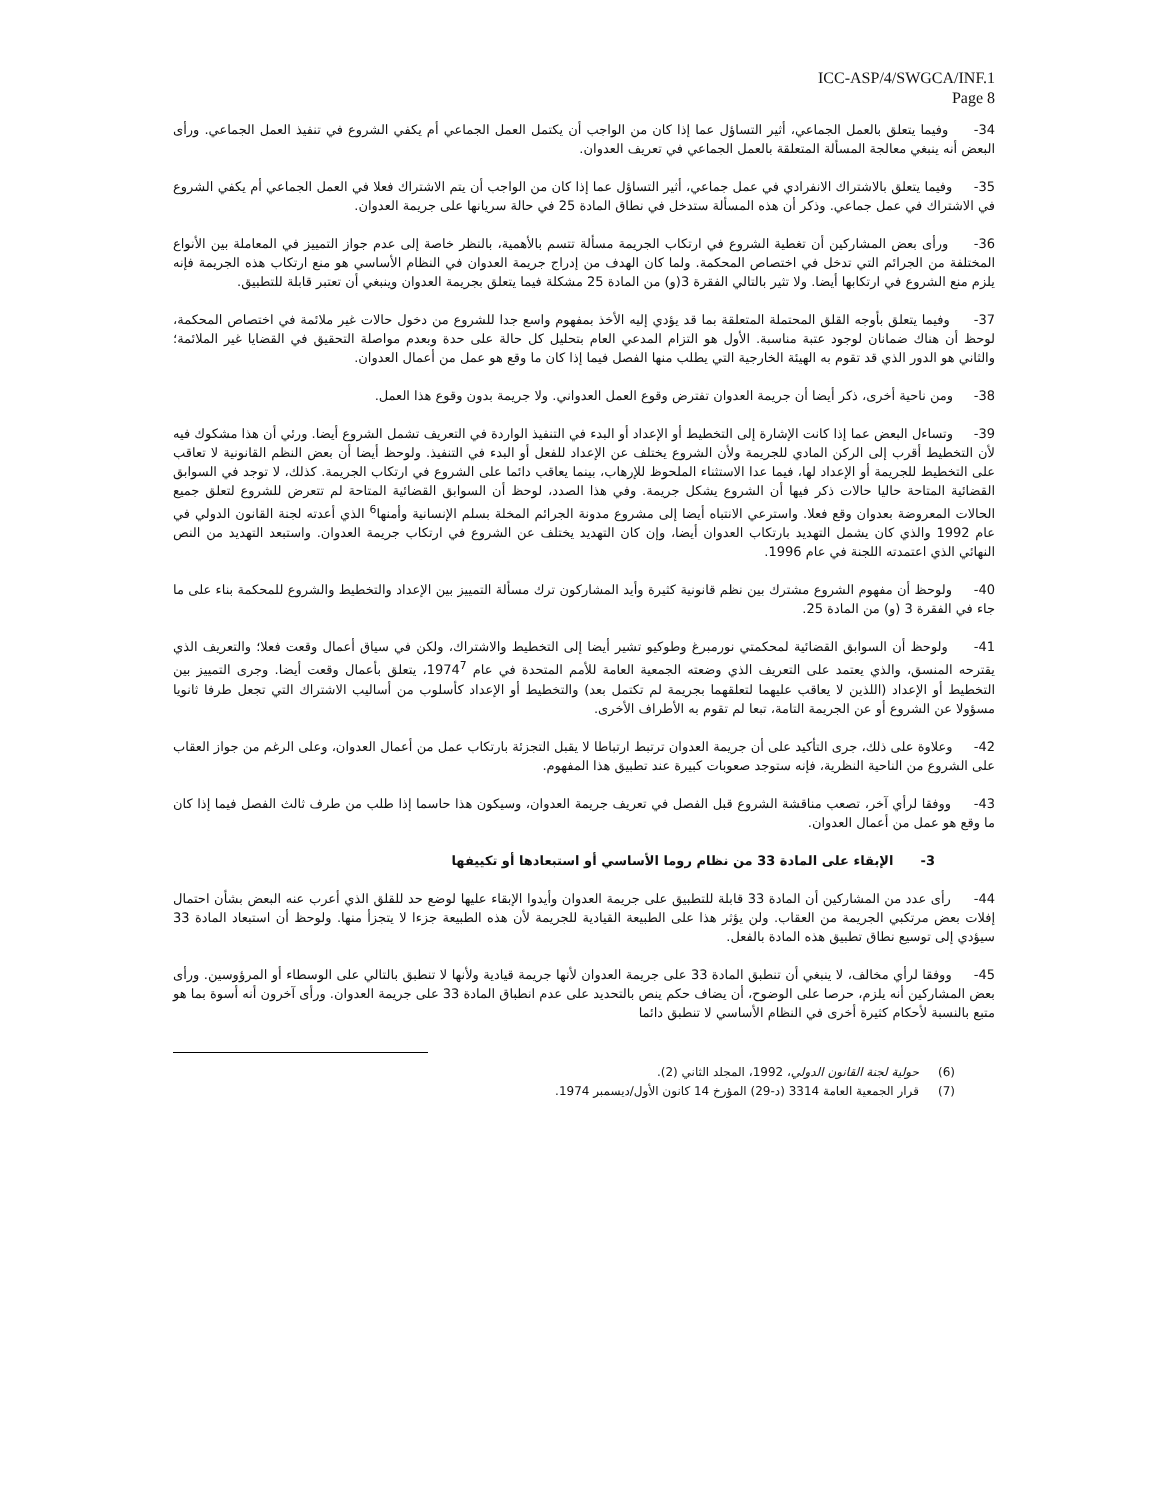ICC-ASP/4/SWGCA/INF.1
Page 8
34- وفيما يتعلق بالعمل الجماعي، أثير التساؤل عما إذا كان من الواجب أن يكتمل العمل الجماعي أم يكفي الشروع في تنفيذ العمل الجماعي. ورأى البعض أنه ينبغي معالجة المسألة المتعلقة بالعمل الجماعي في تعريف العدوان.
35- وفيما يتعلق بالاشتراك الانفرادي في عمل جماعي، أثير التساؤل عما إذا كان من الواجب أن يتم الاشتراك فعلا في العمل الجماعي أم يكفي الشروع في الاشتراك في عمل جماعي. وذكر أن هذه المسألة ستدخل في نطاق المادة 25 في حالة سريانها على جريمة العدوان.
36- ورأى بعض المشاركين أن تغطية الشروع في ارتكاب الجريمة مسألة تتسم بالأهمية، بالنظر خاصة إلى عدم جواز التمييز في المعاملة بين الأنواع المختلفة من الجرائم التي تدخل في اختصاص المحكمة. ولما كان الهدف من إدراج جريمة العدوان في النظام الأساسي هو منع ارتكاب هذه الجريمة فإنه يلزم منع الشروع في ارتكابها أيضا. ولا تثير بالتالي الفقرة 3(و) من المادة 25 مشكلة فيما يتعلق بجريمة العدوان وينبغي أن تعتبر قابلة للتطبيق.
37- وفيما يتعلق بأوجه القلق المحتملة المتعلقة بما قد يؤدي إليه الأخذ بمفهوم واسع جدا للشروع من دخول حالات غير ملائمة في اختصاص المحكمة، لوحظ أن هناك ضمانان لوجود عتبة مناسبة. الأول هو التزام المدعي العام بتحليل كل حالة على حدة وبعدم مواصلة التحقيق في القضايا غير الملائمة؛ والثاني هو الدور الذي قد تقوم به الهيئة الخارجية التي يطلب منها الفصل فيما إذا كان ما وقع هو عمل من أعمال العدوان.
38- ومن ناحية أخرى، ذكر أيضا أن جريمة العدوان تفترض وقوع العمل العدواني. ولا جريمة بدون وقوع هذا العمل.
39- وتساءل البعض عما إذا كانت الإشارة إلى التخطيط أو الإعداد أو البدء في التنفيذ الواردة في التعريف تشمل الشروع أيضا. ورئي أن هذا مشكوك فيه لأن التخطيط أقرب إلى الركن المادي للجريمة ولأن الشروع يختلف عن الإعداد للفعل أو البدء في التنفيذ. ولوحظ أيضا أن بعض النظم القانونية لا تعاقب على التخطيط للجريمة أو الإعداد لها، فيما عدا الاستثناء الملحوظ للإرهاب، بينما يعاقب دائما على الشروع في ارتكاب الجريمة. كذلك، لا توجد في السوابق القضائية المتاحة حاليا حالات ذكر فيها أن الشروع يشكل جريمة. وفي هذا الصدد، لوحظ أن السوابق القضائية المتاحة لم تتعرض للشروع لتعلق جميع الحالات المعروضة بعدوان وقع فعلا. واسترعي الانتباه أيضا إلى مشروع مدونة الجرائم المخلة بسلم الإنسانية وأمنها<sup>6</sup> الذي أعدته لجنة القانون الدولي في عام 1992 والذي كان يشمل التهديد بارتكاب العدوان أيضا، وإن كان التهديد يختلف عن الشروع في ارتكاب جريمة العدوان. واستبعد التهديد من النص النهائي الذي اعتمدته اللجنة في عام 1996.
40- ولوحظ أن مفهوم الشروع مشترك بين نظم قانونية كثيرة وأيد المشاركون ترك مسألة التمييز بين الإعداد والتخطيط والشروع للمحكمة بناء على ما جاء في الفقرة 3 (و) من المادة 25.
41- ولوحظ أن السوابق القضائية لمحكمتي نورمبرغ وطوكيو تشير أيضا إلى التخطيط والاشتراك، ولكن في سياق أعمال وقعت فعلا؛ والتعريف الذي يقترحه المنسق، والذي يعتمد على التعريف الذي وضعته الجمعية العامة للأمم المتحدة في عام 1974<sup>7</sup>، يتعلق بأعمال وقعت أيضا. وجرى التمييز بين التخطيط أو الإعداد (اللذين لا يعاقب عليهما لتعلقهما بجريمة لم تكتمل بعد) والتخطيط أو الإعداد كأسلوب من أساليب الاشتراك التي تجعل طرفا ثانويا مسؤولا عن الشروع أو عن الجريمة التامة، تبعا لم تقوم به الأطراف الأخرى.
42- وعلاوة على ذلك، جرى التأكيد على أن جريمة العدوان ترتبط ارتباطا لا يقبل التجزئة بارتكاب عمل من أعمال العدوان، وعلى الرغم من جواز العقاب على الشروع من الناحية النظرية، فإنه ستوجد صعوبات كبيرة عند تطبيق هذا المفهوم.
43- ووفقا لرأي آخر، تصعب مناقشة الشروع قبل الفصل في تعريف جريمة العدوان، وسيكون هذا حاسما إذا طلب من طرف ثالث الفصل فيما إذا كان ما وقع هو عمل من أعمال العدوان.
3- الإبقاء على المادة 33 من نظام روما الأساسي أو استبعادها أو تكييفها
44- رأى عدد من المشاركين أن المادة 33 قابلة للتطبيق على جريمة العدوان وأيدوا الإبقاء عليها لوضع حد للقلق الذي أعرب عنه البعض بشأن احتمال إفلات بعض مرتكبي الجريمة من العقاب. ولن يؤثر هذا على الطبيعة القيادية للجريمة لأن هذه الطبيعة جزءا لا يتجزأ منها. ولوحظ أن استبعاد المادة 33 سيؤدي إلى توسيع نطاق تطبيق هذه المادة بالفعل.
45- ووفقا لرأي مخالف، لا ينبغي أن تنطبق المادة 33 على جريمة العدوان لأنها جريمة قيادية ولأنها لا تنطبق بالتالي على الوسطاء أو المرؤوسين. ورأى بعض المشاركين أنه يلزم، حرصا على الوضوح، أن يضاف حكم ينص بالتحديد على عدم انطباق المادة 33 على جريمة العدوان. ورأى آخرون أنه أسوة بما هو متبع بالنسبة لأحكام كثيرة أخرى في النظام الأساسي لا تنطبق دائما
(6) حولية لجنة القانون الدولي، 1992، المجلد الثاني (2).
(7) قرار الجمعية العامة 3314 (د-29) المؤرخ 14 كانون الأول/ديسمبر 1974.